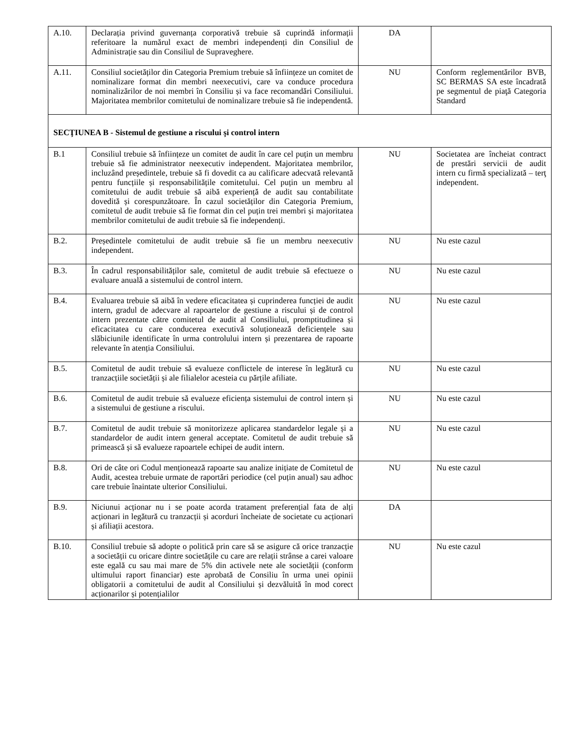| A.10. | Declarația privind guvernanța corporativă trebuie să cuprindă informații referitoare la numărul exact de membri independenți din Consiliul de Administrație sau din Consiliul de Supraveghere. | DA | |
| A.11. | Consiliul societăților din Categoria Premium trebuie să înființeze un comitet de nominalizare format din membri neexecutivi, care va conduce procedura nominalizărilor de noi membri în Consiliu și va face recomandări Consiliului. Majoritatea membrilor comitetului de nominalizare trebuie să fie independentă. | NU | Conform reglementărilor BVB, SC BERMAS SA este încadrată pe segmentul de piaţă Categoria Standard |
| SECŢIUNEA B - Sistemul de gestiune a riscului şi control intern | | | |
| B.1 | Consiliul trebuie să înființeze un comitet de audit în care cel puțin un membru trebuie să fie administrator neexecutiv independent. Majoritatea membrilor, incluzând președintele, trebuie să fi dovedit ca au calificare adecvată relevantă pentru funcțiile și responsabilitățile comitetului. Cel puțin un membru al comitetului de audit trebuie să aibă experiență de audit sau contabilitate dovedită și corespunzătoare. În cazul societăților din Categoria Premium, comitetul de audit trebuie să fie format din cel puțin trei membri și majoritatea membrilor comitetului de audit trebuie să fie independenți. | NU | Societatea are încheiat contract de prestări servicii de audit intern cu firmă specializată – terţ independent. |
| B.2. | Președintele comitetului de audit trebuie să fie un membru neexecutiv independent. | NU | Nu este cazul |
| B.3. | În cadrul responsabilităților sale, comitetul de audit trebuie să efectueze o evaluare anuală a sistemului de control intern. | NU | Nu este cazul |
| B.4. | Evaluarea trebuie să aibă în vedere eficacitatea și cuprinderea funcției de audit intern, gradul de adecvare al rapoartelor de gestiune a riscului și de control intern prezentate către comitetul de audit al Consiliului, promptitudinea și eficacitatea cu care conducerea executivă soluționează deficiențele sau slăbiciunile identificate în urma controlului intern și prezentarea de rapoarte relevante în atenția Consiliului. | NU | Nu este cazul |
| B.5. | Comitetul de audit trebuie să evalueze conflictele de interese în legătură cu tranzacțiile societății și ale filialelor acesteia cu părțile afiliate. | NU | Nu este cazul |
| B.6. | Comitetul de audit trebuie să evalueze eficiența sistemului de control intern și a sistemului de gestiune a riscului. | NU | Nu este cazul |
| B.7. | Comitetul de audit trebuie să monitorizeze aplicarea standardelor legale și a standardelor de audit intern general acceptate. Comitetul de audit trebuie să primească și să evalueze rapoartele echipei de audit intern. | NU | Nu este cazul |
| B.8. | Ori de câte ori Codul menționează rapoarte sau analize inițiate de Comitetul de Audit, acestea trebuie urmate de raportări periodice (cel puțin anual) sau adhoc care trebuie înaintate ulterior Consiliului. | NU | Nu este cazul |
| B.9. | Niciunui acționar nu i se poate acorda tratament preferențial fata de alți acționari in legătură cu tranzacții și acorduri încheiate de societate cu acționari și afiliații acestora. | DA | |
| B.10. | Consiliul trebuie să adopte o politică prin care să se asigure că orice tranzacție a societății cu oricare dintre societățile cu care are relații strânse a carei valoare este egală cu sau mai mare de 5% din activele nete ale societății (conform ultimului raport financiar) este aprobată de Consiliu în urma unei opinii obligatorii a comitetului de audit al Consiliului și dezvăluită în mod corect acționarilor și potențialilor | NU | Nu este cazul |